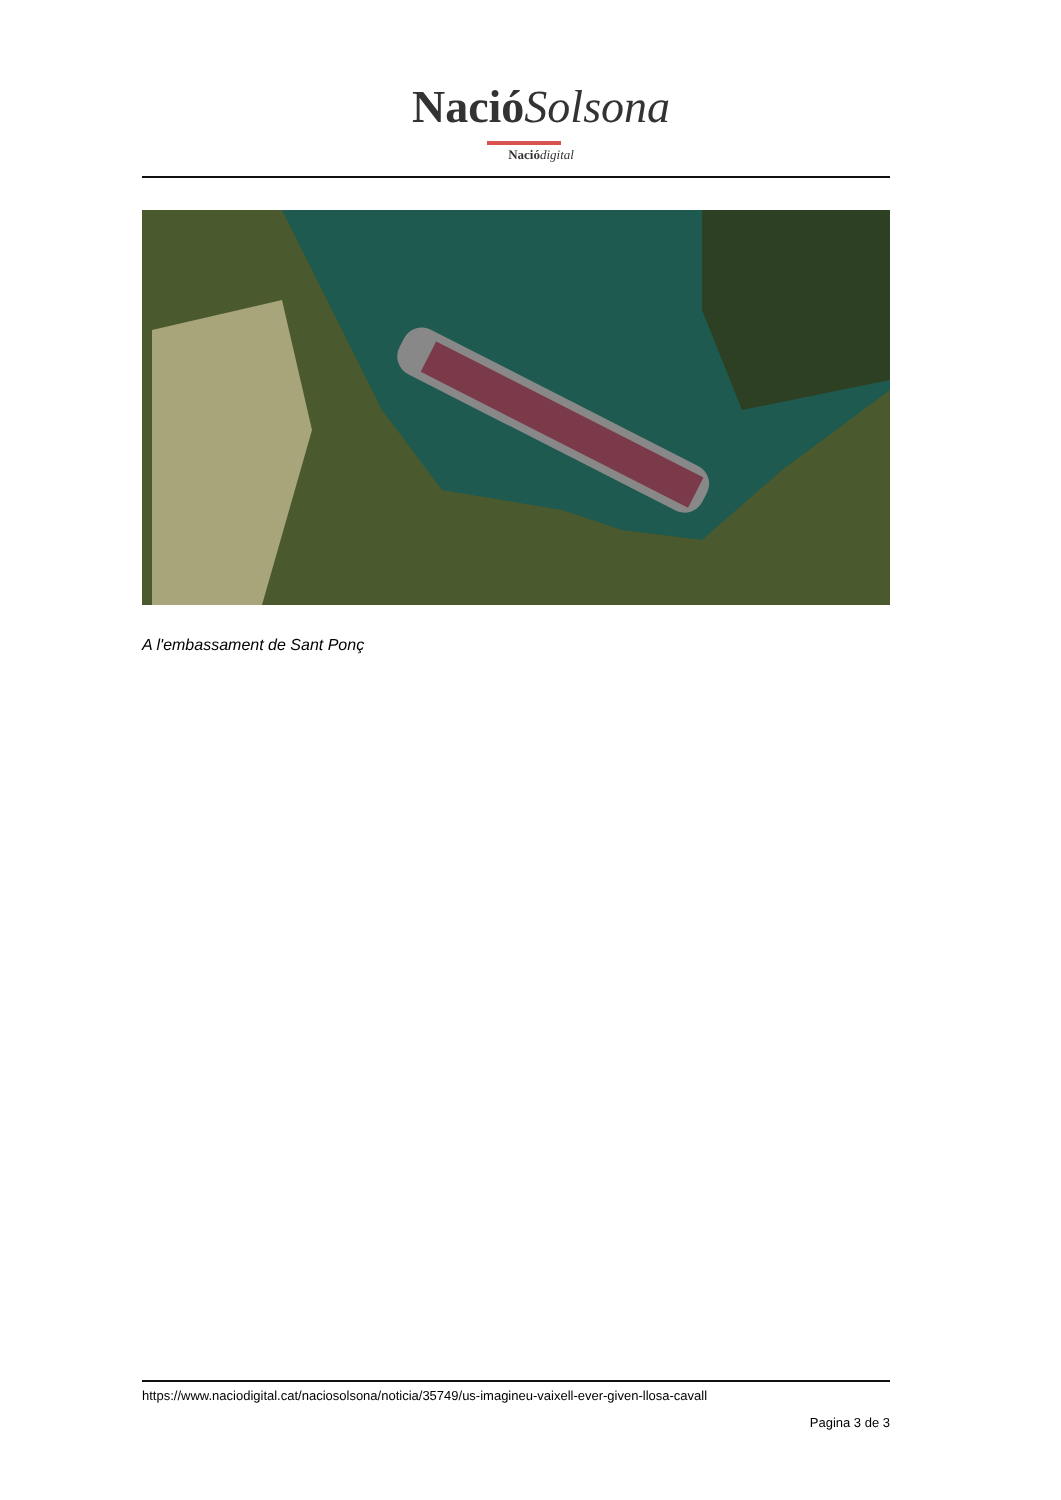Nació Solsona
Nació digital
A l'embassament de Sant Ponç
https://www.naciodigital.cat/naciosolsona/noticia/35749/us-imagineu-vaixell-ever-given-llosa-cavall
Pagina 3 de 3